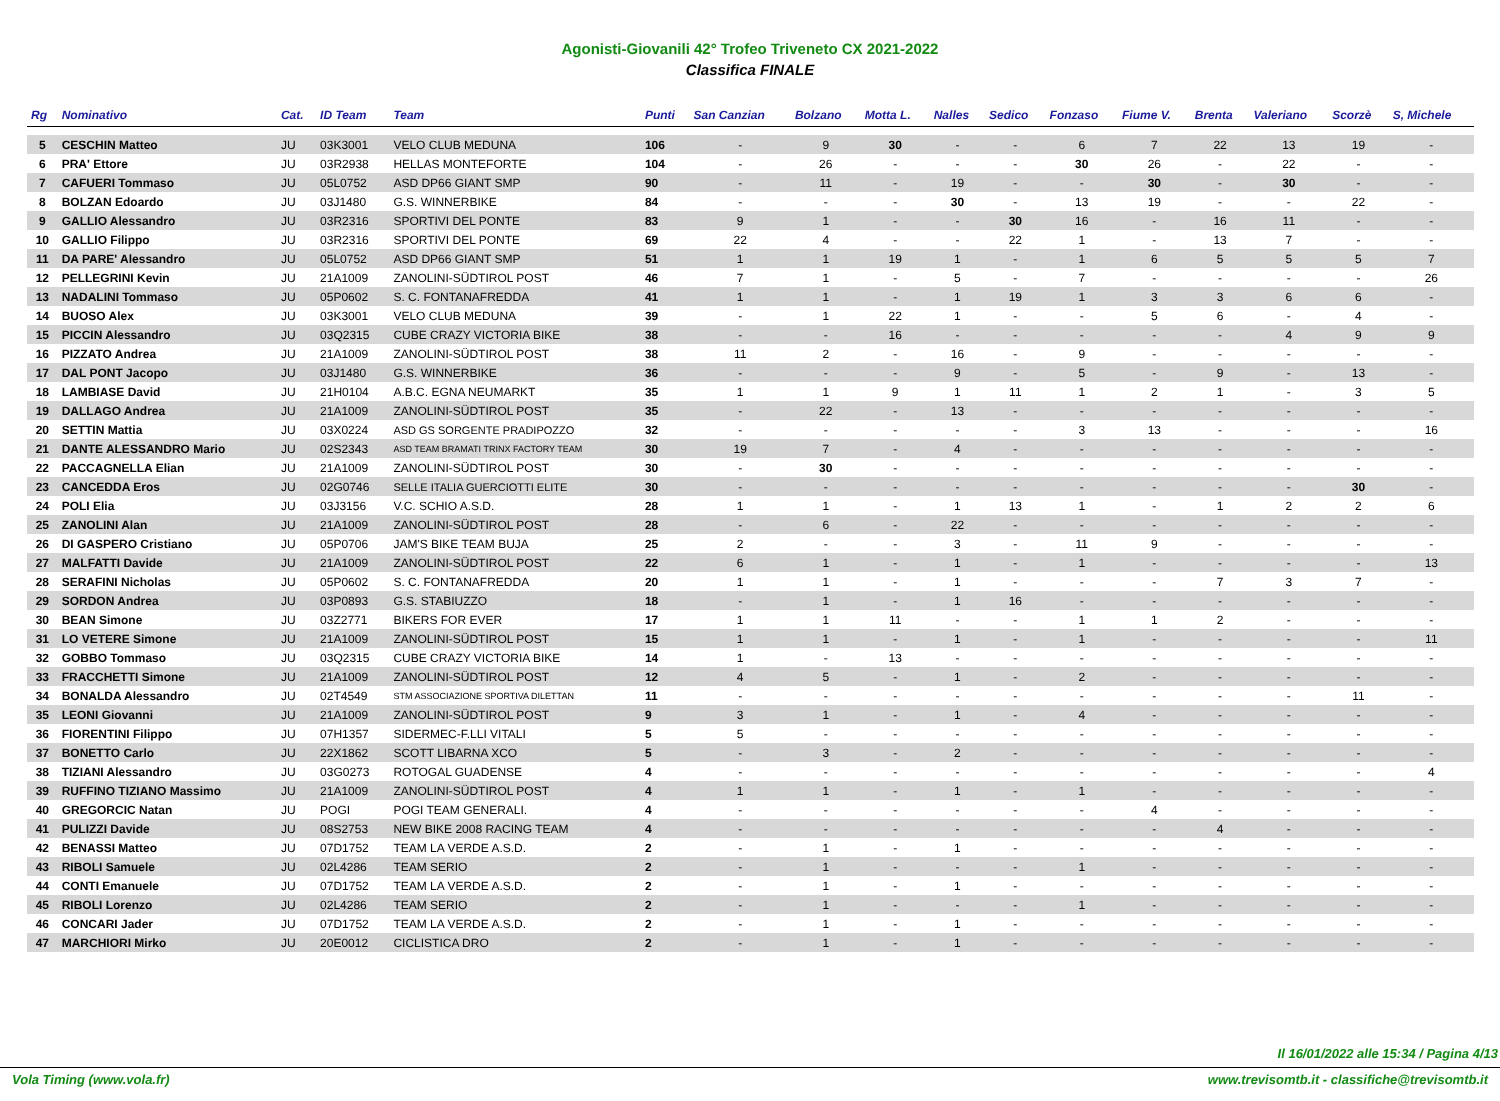Agonisti-Giovanili 42° Trofeo Triveneto CX 2021-2022
Classifica FINALE
| Rg | Nominativo | Cat. | ID Team | Team | Punti | San Canzian | Bolzano | Motta L. | Nalles | Sedico | Fonzaso | Fiume V. | Brenta | Valeriano | Scorzè | S, Michele |
| --- | --- | --- | --- | --- | --- | --- | --- | --- | --- | --- | --- | --- | --- | --- | --- | --- |
| 5 | CESCHIN Matteo | JU | 03K3001 | VELO CLUB MEDUNA | 106 | - | 9 | 30 | - | - | 6 | 7 | 22 | 13 | 19 | - |
| 6 | PRA' Ettore | JU | 03R2938 | HELLAS MONTEFORTE | 104 | - | 26 | - | - | - | 30 | 26 | - | 22 | - | - |
| 7 | CAFUERI Tommaso | JU | 05L0752 | ASD DP66 GIANT SMP | 90 | - | 11 | - | 19 | - | - | 30 | - | 30 | - | - |
| 8 | BOLZAN Edoardo | JU | 03J1480 | G.S. WINNERBIKE | 84 | - | - | - | 30 | - | 13 | 19 | - | - | 22 | - |
| 9 | GALLIO Alessandro | JU | 03R2316 | SPORTIVI DEL PONTE | 83 | 9 | 1 | - | - | 30 | 16 | - | 16 | 11 | - | - |
| 10 | GALLIO Filippo | JU | 03R2316 | SPORTIVI DEL PONTE | 69 | 22 | 4 | - | - | 22 | 1 | - | 13 | 7 | - | - |
| 11 | DA PARE' Alessandro | JU | 05L0752 | ASD DP66 GIANT SMP | 51 | 1 | 1 | 19 | 1 | - | 1 | 6 | 5 | 5 | 5 | 7 |
| 12 | PELLEGRINI Kevin | JU | 21A1009 | ZANOLINI-SÜDTIROL POST | 46 | 7 | 1 | - | 5 | - | 7 | - | - | - | - | 26 |
| 13 | NADALINI Tommaso | JU | 05P0602 | S. C. FONTANAFREDDA | 41 | 1 | 1 | - | 1 | 19 | 1 | 3 | 3 | 6 | 6 | - |
| 14 | BUOSO Alex | JU | 03K3001 | VELO CLUB MEDUNA | 39 | - | 1 | 22 | 1 | - | - | 5 | 6 | - | 4 | - |
| 15 | PICCIN Alessandro | JU | 03Q2315 | CUBE CRAZY VICTORIA BIKE | 38 | - | - | 16 | - | - | - | - | - | 4 | 9 | 9 |
| 16 | PIZZATO Andrea | JU | 21A1009 | ZANOLINI-SÜDTIROL POST | 38 | 11 | 2 | - | 16 | - | 9 | - | - | - | - | - |
| 17 | DAL PONT Jacopo | JU | 03J1480 | G.S. WINNERBIKE | 36 | - | - | - | 9 | - | 5 | - | 9 | - | 13 | - |
| 18 | LAMBIASE David | JU | 21H0104 | A.B.C. EGNA NEUMARKT | 35 | 1 | 1 | 9 | 1 | 11 | 1 | 2 | 1 | - | 3 | 5 |
| 19 | DALLAGO Andrea | JU | 21A1009 | ZANOLINI-SÜDTIROL POST | 35 | - | 22 | - | 13 | - | - | - | - | - | - | - |
| 20 | SETTIN Mattia | JU | 03X0224 | ASD GS SORGENTE PRADIPOZZO | 32 | - | - | - | - | - | 3 | 13 | - | - | - | 16 |
| 21 | DANTE ALESSANDRO Mario | JU | 02S2343 | ASD TEAM BRAMATI TRINX FACTORY TEAM | 30 | 19 | 7 | - | 4 | - | - | - | - | - | - | - |
| 22 | PACCAGNELLA Elian | JU | 21A1009 | ZANOLINI-SÜDTIROL POST | 30 | - | 30 | - | - | - | - | - | - | - | - | - |
| 23 | CANCEDDA Eros | JU | 02G0746 | SELLE ITALIA GUERCIOTTI ELITE | 30 | - | - | - | - | - | - | - | - | - | 30 | - |
| 24 | POLI Elia | JU | 03J3156 | V.C. SCHIO A.S.D. | 28 | 1 | 1 | - | 1 | 13 | 1 | - | 1 | 2 | 2 | 6 |
| 25 | ZANOLINI Alan | JU | 21A1009 | ZANOLINI-SÜDTIROL POST | 28 | - | 6 | - | 22 | - | - | - | - | - | - | - |
| 26 | DI GASPERO Cristiano | JU | 05P0706 | JAM'S BIKE TEAM BUJA | 25 | 2 | - | - | 3 | - | 11 | 9 | - | - | - | - |
| 27 | MALFATTI Davide | JU | 21A1009 | ZANOLINI-SÜDTIROL POST | 22 | 6 | 1 | - | 1 | - | 1 | - | - | - | - | 13 |
| 28 | SERAFINI Nicholas | JU | 05P0602 | S. C. FONTANAFREDDA | 20 | 1 | 1 | - | 1 | - | - | - | 7 | 3 | 7 | - |
| 29 | SORDON Andrea | JU | 03P0893 | G.S. STABIUZZO | 18 | - | 1 | - | 1 | 16 | - | - | - | - | - | - |
| 30 | BEAN Simone | JU | 03Z2771 | BIKERS FOR EVER | 17 | 1 | 1 | 11 | - | - | 1 | 1 | 2 | - | - | - |
| 31 | LO VETERE Simone | JU | 21A1009 | ZANOLINI-SÜDTIROL POST | 15 | 1 | 1 | - | 1 | - | 1 | - | - | - | - | 11 |
| 32 | GOBBO Tommaso | JU | 03Q2315 | CUBE CRAZY VICTORIA BIKE | 14 | 1 | - | 13 | - | - | - | - | - | - | - | - |
| 33 | FRACCHETTI Simone | JU | 21A1009 | ZANOLINI-SÜDTIROL POST | 12 | 4 | 5 | - | 1 | - | 2 | - | - | - | - | - |
| 34 | BONALDA Alessandro | JU | 02T4549 | STM ASSOCIAZIONE SPORTIVA DILETTAN | 11 | - | - | - | - | - | - | - | - | - | 11 | - |
| 35 | LEONI Giovanni | JU | 21A1009 | ZANOLINI-SÜDTIROL POST | 9 | 3 | 1 | - | 1 | - | 4 | - | - | - | - | - |
| 36 | FIORENTINI Filippo | JU | 07H1357 | SIDERMEC-F.LLI VITALI | 5 | 5 | - | - | - | - | - | - | - | - | - | - |
| 37 | BONETTO Carlo | JU | 22X1862 | SCOTT LIBARNA XCO | 5 | - | 3 | - | 2 | - | - | - | - | - | - | - |
| 38 | TIZIANI Alessandro | JU | 03G0273 | ROTOGAL GUADENSE | 4 | - | - | - | - | - | - | - | - | - | - | 4 |
| 39 | RUFFINO TIZIANO Massimo | JU | 21A1009 | ZANOLINI-SÜDTIROL POST | 4 | 1 | 1 | - | 1 | - | 1 | - | - | - | - | - |
| 40 | GREGORCIC Natan | JU | POGI | POGI TEAM GENERALI. | 4 | - | - | - | - | - | - | 4 | - | - | - | - |
| 41 | PULIZZI Davide | JU | 08S2753 | NEW BIKE 2008 RACING TEAM | 4 | - | - | - | - | - | - | - | 4 | - | - | - |
| 42 | BENASSI Matteo | JU | 07D1752 | TEAM LA VERDE A.S.D. | 2 | - | 1 | - | 1 | - | - | - | - | - | - | - |
| 43 | RIBOLI Samuele | JU | 02L4286 | TEAM SERIO | 2 | - | 1 | - | - | - | 1 | - | - | - | - | - |
| 44 | CONTI Emanuele | JU | 07D1752 | TEAM LA VERDE A.S.D. | 2 | - | 1 | - | 1 | - | - | - | - | - | - | - |
| 45 | RIBOLI Lorenzo | JU | 02L4286 | TEAM SERIO | 2 | - | 1 | - | - | - | 1 | - | - | - | - | - |
| 46 | CONCARI Jader | JU | 07D1752 | TEAM LA VERDE A.S.D. | 2 | - | 1 | - | 1 | - | - | - | - | - | - | - |
| 47 | MARCHIORI Mirko | JU | 20E0012 | CICLISTICA DRO | 2 | - | 1 | - | 1 | - | - | - | - | - | - | - |
Il 16/01/2022 alle 15:34 / Pagina 4/13
Vola Timing (www.vola.fr) www.trevisomtb.it - classifiche@trevisomtb.it